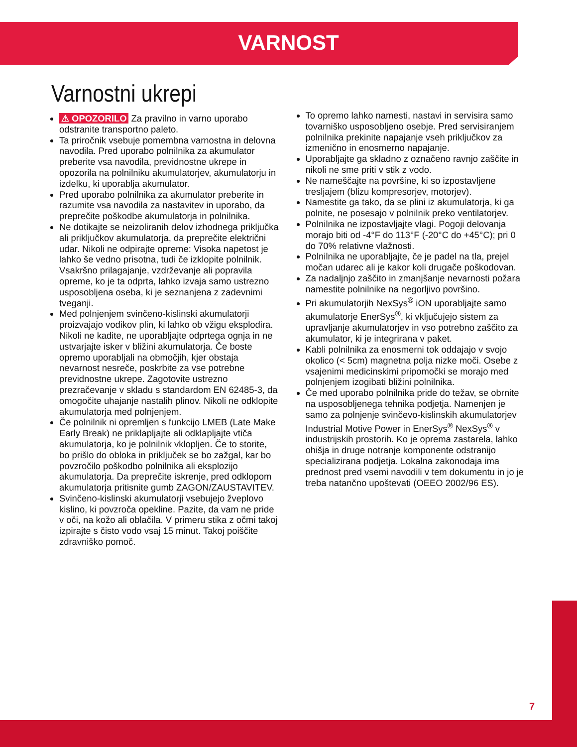VARNOST
Varnostni ukrepi
⚠ OPOZORILO Za pravilno in varno uporabo odstranite transportno paleto.
Ta priročnik vsebuje pomembna varnostna in delovna navodila. Pred uporabo polnilnika za akumulator preberite vsa navodila, previdnostne ukrepe in opozorila na polnilniku akumulatorjev, akumulatorju in izdelku, ki uporablja akumulator.
Pred uporabo polnilnika za akumulator preberite in razumite vsa navodila za nastavitev in uporabo, da preprečite poškodbe akumulatorja in polnilnika.
Ne dotikajte se neizoliranih delov izhodnega priključka ali priključkov akumulatorja, da preprečite električni udar. Nikoli ne odpirajte opreme: Visoka napetost je lahko še vedno prisotna, tudi če izklopite polnilnik. Vsakršno prilagajanje, vzdrževanje ali popravila opreme, ko je ta odprta, lahko izvaja samo ustrezno usposobljena oseba, ki je seznanjena z zadevnimi tveganji.
Med polnjenjem svinčeno-kislinski akumulatorji proizvajajo vodikov plin, ki lahko ob vžigu eksplodira. Nikoli ne kadite, ne uporabljajte odprtega ognja in ne ustvarjajte isker v bližini akumulatorja. Če boste opremo uporabljali na območjih, kjer obstaja nevarnost nesreče, poskrbite za vse potrebne previdnostne ukrepe. Zagotovite ustrezno prezračevanje v skladu s standardom EN 62485-3, da omogočite uhajanje nastalih plinov. Nikoli ne odklopite akumulatorja med polnjenjem.
Če polnilnik ni opremljen s funkcijo LMEB (Late Make Early Break) ne priklapljajte ali odklapljajte vtiča akumulatorja, ko je polnilnik vklopljen. Če to storite, bo prišlo do obloka in priključek se bo zažgal, kar bo povzročilo poškodbo polnilnika ali eksplozijo akumulatorja. Da preprečite iskrenje, pred odklopom akumulatorja pritisnite gumb ZAGON/ZAUSTAVITEV.
Svinčeno-kislinski akumulatorji vsebujejo žveplovo kislino, ki povzroča opekline. Pazite, da vam ne pride v oči, na kožo ali oblačila. V primeru stika z očmi takoj izpirajte s čisto vodo vsaj 15 minut. Takoj poiščite zdravniško pomoč.
To opremo lahko namesti, nastavi in servisira samo tovarniško usposobljeno osebje. Pred servisiranjem polnilnika prekinite napajanje vseh priključkov za izmenično in enosmerno napajanje.
Uporabljajte ga skladno z označeno ravnjo zaščite in nikoli ne sme priti v stik z vodo.
Ne nameščajte na površine, ki so izpostavljene tresljajem (blizu kompresorjev, motorjev).
Namestite ga tako, da se plini iz akumulatorja, ki ga polnite, ne posesajo v polnilnik preko ventilatorjev.
Polnilnika ne izpostavljajte vlagi. Pogoji delovanja morajo biti od -4°F do 113°F (-20°C do +45°C); pri 0 do 70% relativne vlažnosti.
Polnilnika ne uporabljajte, če je padel na tla, prejel močan udarec ali je kakor koli drugače poškodovan.
Za nadaljnjo zaščito in zmanjšanje nevarnosti požara namestite polnilnike na negorljivo površino.
Pri akumulatorjih NexSys<sup>®</sup> iON uporabljajte samo akumulatorje EnerSys<sup>®</sup>, ki vključujejo sistem za upravljanje akumulatorjev in vso potrebno zaščito za akumulator, ki je integrirana v paket.
Kabli polnilnika za enosmerni tok oddajajo v svojo okolico (< 5cm) magnetna polja nizke moči. Osebe z vsajenimi medicinskimi pripomočki se morajo med polnjenjem izogibati bližini polnilnika.
Če med uporabo polnilnika pride do težav, se obrnite na usposobljenega tehnika podjetja. Namenjen je samo za polnjenje svinčevo-kislinskih akumulatorjev Industrial Motive Power in EnerSys<sup>®</sup> NexSys<sup>®</sup> v industrijskih prostorih. Ko je oprema zastarela, lahko ohišja in druge notranje komponente odstranijo specializirana podjetja. Lokalna zakonodaja ima prednost pred vsemi navodili v tem dokumentu in jo je treba natančno upoštevati (OEEO 2002/96 ES).
7